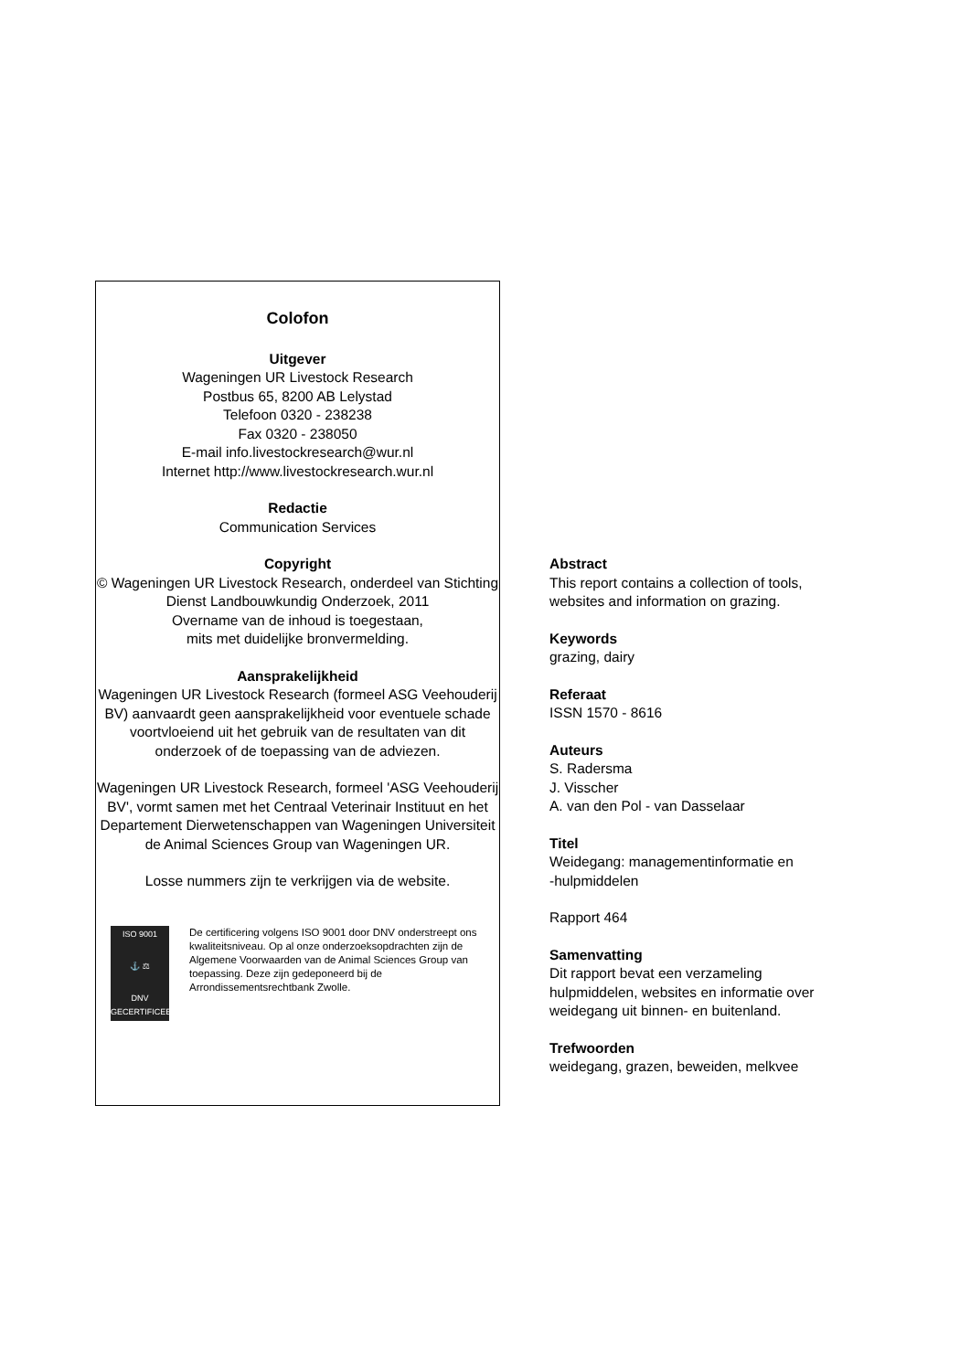Colofon
Uitgever
Wageningen UR Livestock Research
Postbus 65, 8200 AB Lelystad
Telefoon 0320 - 238238
Fax 0320 - 238050
E-mail info.livestockresearch@wur.nl
Internet http://www.livestockresearch.wur.nl
Redactie
Communication Services
Copyright
© Wageningen UR Livestock Research, onderdeel van Stichting Dienst Landbouwkundig Onderzoek, 2011
Overname van de inhoud is toegestaan,
mits met duidelijke bronvermelding.
Aansprakelijkheid
Wageningen UR Livestock Research (formeel ASG Veehouderij BV) aanvaardt geen aansprakelijkheid voor eventuele schade voortvloeiend uit het gebruik van de resultaten van dit onderzoek of de toepassing van de adviezen.
Wageningen UR Livestock Research, formeel 'ASG Veehouderij BV', vormt samen met het Centraal Veterinair Instituut en het Departement Dierwetenschappen van Wageningen Universiteit de Animal Sciences Group van Wageningen UR.
Losse nummers zijn te verkrijgen via de website.
ISO 9001
⚓ ⚖
DNV
GECERTIFICEERD
De certificering volgens ISO 9001 door DNV onderstreept ons kwaliteitsniveau. Op al onze onderzoeksopdrachten zijn de Algemene Voorwaarden van de Animal Sciences Group van toepassing. Deze zijn gedeponeerd bij de Arrondissementsrechtbank Zwolle.
Abstract
This report contains a collection of tools,
websites and information on grazing.
Keywords
grazing, dairy
Referaat
ISSN 1570 - 8616
Auteurs
S. Radersma
J. Visscher
A. van den Pol - van Dasselaar
Titel
Weidegang: managementinformatie en
-hulpmiddelen
Rapport 464
Samenvatting
Dit rapport bevat een verzameling
hulpmiddelen, websites en informatie over
weidegang uit binnen- en buitenland.
Trefwoorden
weidegang, grazen, beweiden, melkvee